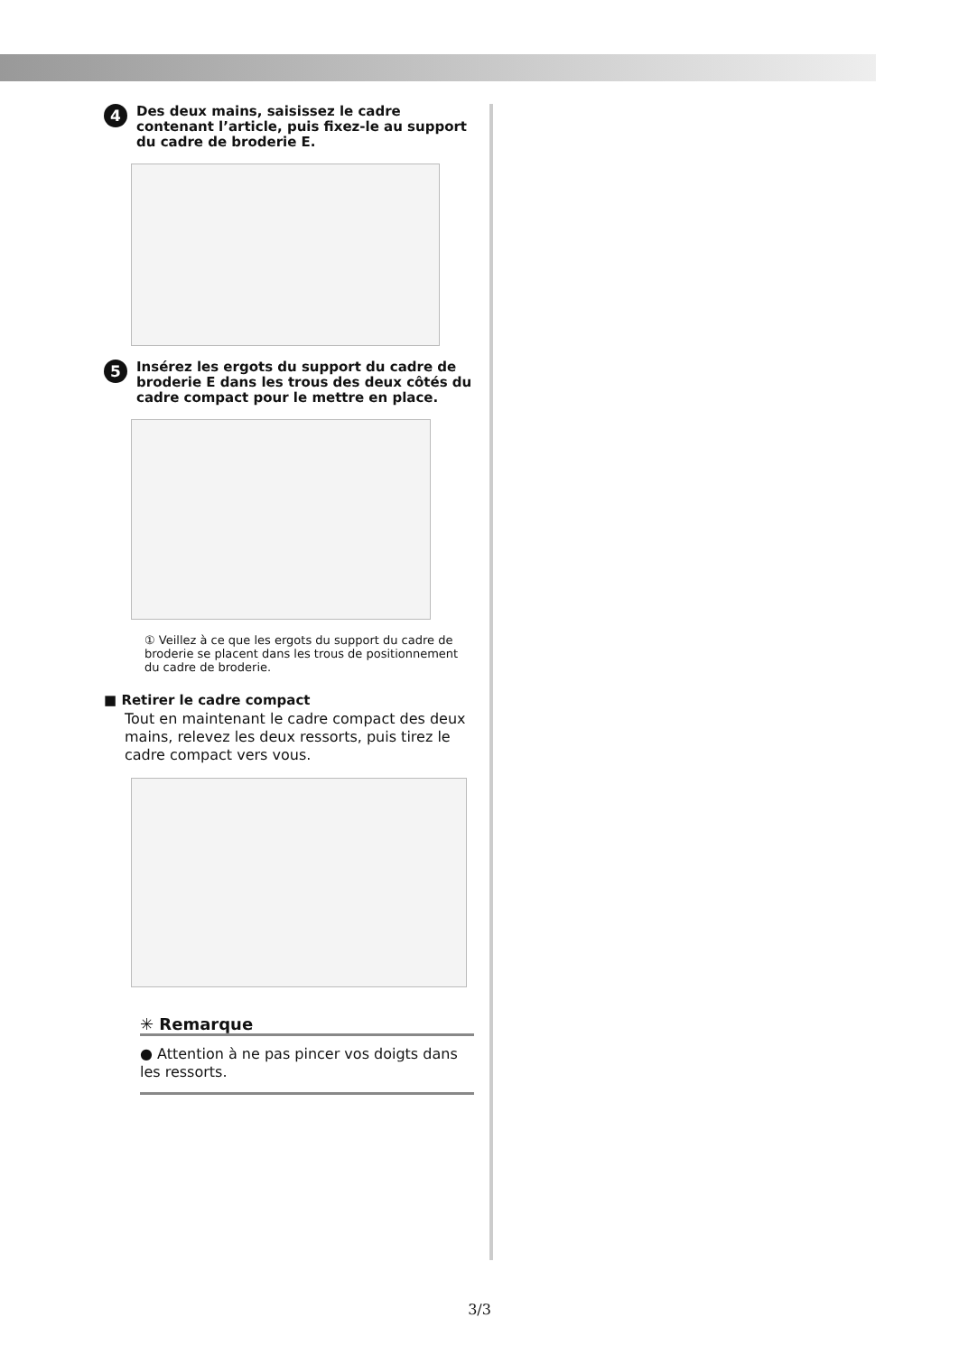4 Des deux mains, saisissez le cadre contenant l’article, puis fixez-le au support du cadre de broderie E.
5 Insérez les ergots du support du cadre de broderie E dans les trous des deux côtés du cadre compact pour le mettre en place.
① Veillez à ce que les ergots du support du cadre de broderie se placent dans les trous de positionnement du cadre de broderie.
■ Retirer le cadre compact
Tout en maintenant le cadre compact des deux mains, relevez les deux ressorts, puis tirez le cadre compact vers vous.
✳ Remarque
● Attention à ne pas pincer vos doigts dans les ressorts.
3/3